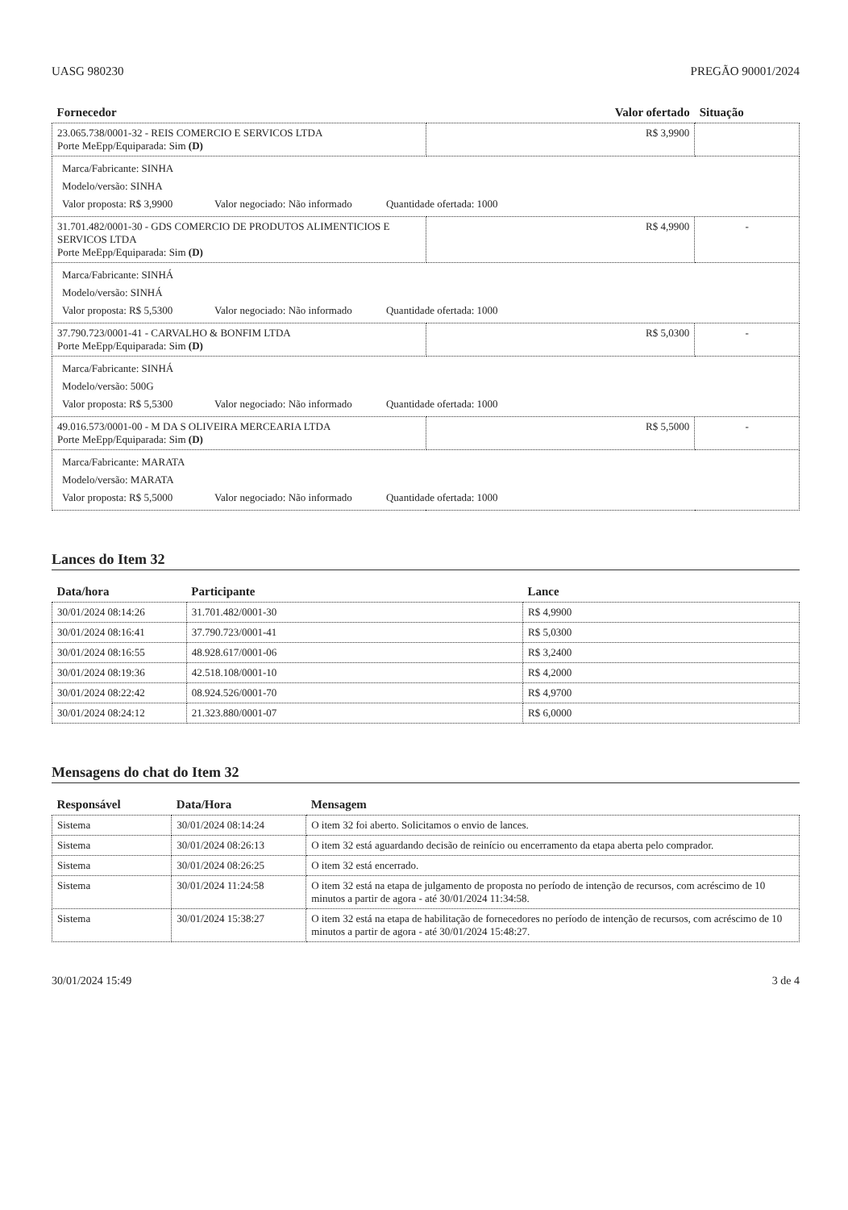UASG 980230 PREGÃO 90001/2024
| Fornecedor | Valor ofertado | Situação |
| --- | --- | --- |
| 23.065.738/0001-32 - REIS COMERCIO E SERVICOS LTDA Porte MeEpp/Equiparada: Sim (D) | R$ 3,9900 | |
| / Marca/Fabricante: SINHA / / Modelo/versão: SINHA / / Valor proposta: R$ 3,9900 Valor negociado: Não informado Quantidade ofertada: 1000 / | | |
| 31.701.482/0001-30 - GDS COMERCIO DE PRODUTOS ALIMENTICIOS E SERVICOS LTDA Porte MeEpp/Equiparada: Sim (D) | R$ 4,9900 | - |
| / Marca/Fabricante: SINHÁ / / Modelo/versão: SINHÁ / / Valor proposta: R$ 5,5300 Valor negociado: Não informado Quantidade ofertada: 1000 / | | |
| 37.790.723/0001-41 - CARVALHO & BONFIM LTDA Porte MeEpp/Equiparada: Sim (D) | R$ 5,0300 | - |
| / Marca/Fabricante: SINHÁ / / Modelo/versão: 500G / / Valor proposta: R$ 5,5300 Valor negociado: Não informado Quantidade ofertada: 1000 / | | |
| 49.016.573/0001-00 - M DA S OLIVEIRA MERCEARIA LTDA Porte MeEpp/Equiparada: Sim (D) | R$ 5,5000 | - |
| / Marca/Fabricante: MARATA / / Modelo/versão: MARATA / / Valor proposta: R$ 5,5000 Valor negociado: Não informado Quantidade ofertada: 1000 / | | |
Lances do Item 32
| Data/hora | Participante | Lance |
| --- | --- | --- |
| 30/01/2024 08:14:26 | 31.701.482/0001-30 | R$ 4,9900 |
| 30/01/2024 08:16:41 | 37.790.723/0001-41 | R$ 5,0300 |
| 30/01/2024 08:16:55 | 48.928.617/0001-06 | R$ 3,2400 |
| 30/01/2024 08:19:36 | 42.518.108/0001-10 | R$ 4,2000 |
| 30/01/2024 08:22:42 | 08.924.526/0001-70 | R$ 4,9700 |
| 30/01/2024 08:24:12 | 21.323.880/0001-07 | R$ 6,0000 |
Mensagens do chat do Item 32
| Responsável | Data/Hora | Mensagem |
| --- | --- | --- |
| Sistema | 30/01/2024 08:14:24 | O item 32 foi aberto. Solicitamos o envio de lances. |
| Sistema | 30/01/2024 08:26:13 | O item 32 está aguardando decisão de reinício ou encerramento da etapa aberta pelo comprador. |
| Sistema | 30/01/2024 08:26:25 | O item 32 está encerrado. |
| Sistema | 30/01/2024 11:24:58 | O item 32 está na etapa de julgamento de proposta no período de intenção de recursos, com acréscimo de 10 minutos a partir de agora - até 30/01/2024 11:34:58. |
| Sistema | 30/01/2024 15:38:27 | O item 32 está na etapa de habilitação de fornecedores no período de intenção de recursos, com acréscimo de 10 minutos a partir de agora - até 30/01/2024 15:48:27. |
30/01/2024 15:49 3 de 4